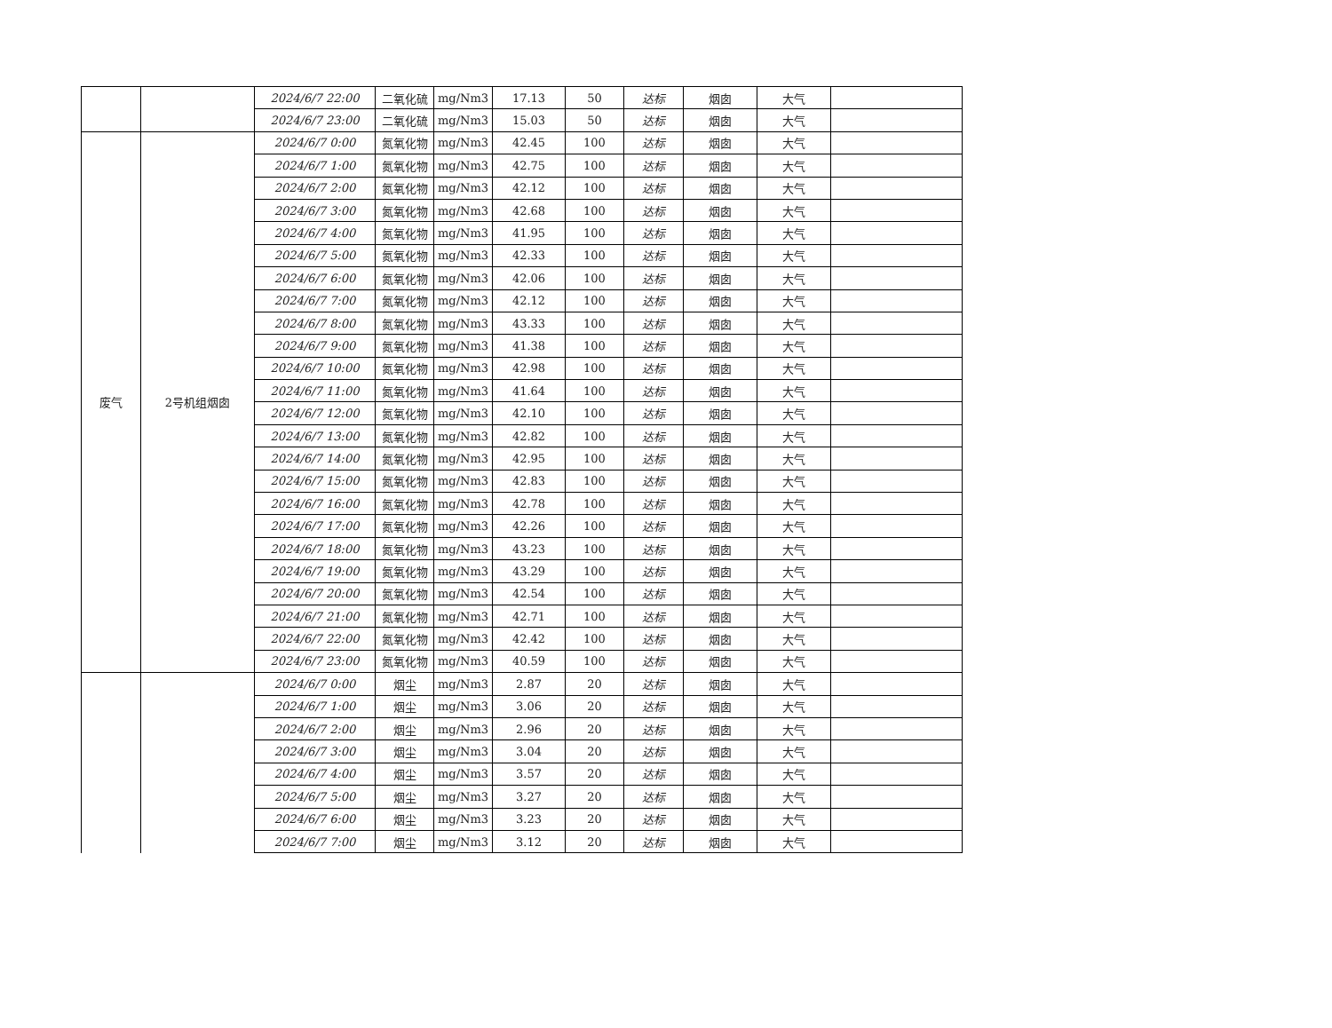| | | 2024/6/7 22:00 | 二氧化硫 | mg/Nm3 | 17.13 | 50 | 达标 | 烟囱 | 大气 | |
| | | 2024/6/7 23:00 | 二氧化硫 | mg/Nm3 | 15.03 | 50 | 达标 | 烟囱 | 大气 | |
| 废气 | 2号机组烟囱 | 2024/6/7 0:00 | 氮氧化物 | mg/Nm3 | 42.45 | 100 | 达标 | 烟囱 | 大气 | |
| | | 2024/6/7 1:00 | 氮氧化物 | mg/Nm3 | 42.75 | 100 | 达标 | 烟囱 | 大气 | |
| | | 2024/6/7 2:00 | 氮氧化物 | mg/Nm3 | 42.12 | 100 | 达标 | 烟囱 | 大气 | |
| | | 2024/6/7 3:00 | 氮氧化物 | mg/Nm3 | 42.68 | 100 | 达标 | 烟囱 | 大气 | |
| | | 2024/6/7 4:00 | 氮氧化物 | mg/Nm3 | 41.95 | 100 | 达标 | 烟囱 | 大气 | |
| | | 2024/6/7 5:00 | 氮氧化物 | mg/Nm3 | 42.33 | 100 | 达标 | 烟囱 | 大气 | |
| | | 2024/6/7 6:00 | 氮氧化物 | mg/Nm3 | 42.06 | 100 | 达标 | 烟囱 | 大气 | |
| | | 2024/6/7 7:00 | 氮氧化物 | mg/Nm3 | 42.12 | 100 | 达标 | 烟囱 | 大气 | |
| | | 2024/6/7 8:00 | 氮氧化物 | mg/Nm3 | 43.33 | 100 | 达标 | 烟囱 | 大气 | |
| | | 2024/6/7 9:00 | 氮氧化物 | mg/Nm3 | 41.38 | 100 | 达标 | 烟囱 | 大气 | |
| | | 2024/6/7 10:00 | 氮氧化物 | mg/Nm3 | 42.98 | 100 | 达标 | 烟囱 | 大气 | |
| | | 2024/6/7 11:00 | 氮氧化物 | mg/Nm3 | 41.64 | 100 | 达标 | 烟囱 | 大气 | |
| | | 2024/6/7 12:00 | 氮氧化物 | mg/Nm3 | 42.10 | 100 | 达标 | 烟囱 | 大气 | |
| | | 2024/6/7 13:00 | 氮氧化物 | mg/Nm3 | 42.82 | 100 | 达标 | 烟囱 | 大气 | |
| | | 2024/6/7 14:00 | 氮氧化物 | mg/Nm3 | 42.95 | 100 | 达标 | 烟囱 | 大气 | |
| | | 2024/6/7 15:00 | 氮氧化物 | mg/Nm3 | 42.83 | 100 | 达标 | 烟囱 | 大气 | |
| | | 2024/6/7 16:00 | 氮氧化物 | mg/Nm3 | 42.78 | 100 | 达标 | 烟囱 | 大气 | |
| | | 2024/6/7 17:00 | 氮氧化物 | mg/Nm3 | 42.26 | 100 | 达标 | 烟囱 | 大气 | |
| | | 2024/6/7 18:00 | 氮氧化物 | mg/Nm3 | 43.23 | 100 | 达标 | 烟囱 | 大气 | |
| | | 2024/6/7 19:00 | 氮氧化物 | mg/Nm3 | 43.29 | 100 | 达标 | 烟囱 | 大气 | |
| | | 2024/6/7 20:00 | 氮氧化物 | mg/Nm3 | 42.54 | 100 | 达标 | 烟囱 | 大气 | |
| | | 2024/6/7 21:00 | 氮氧化物 | mg/Nm3 | 42.71 | 100 | 达标 | 烟囱 | 大气 | |
| | | 2024/6/7 22:00 | 氮氧化物 | mg/Nm3 | 42.42 | 100 | 达标 | 烟囱 | 大气 | |
| | | 2024/6/7 23:00 | 氮氧化物 | mg/Nm3 | 40.59 | 100 | 达标 | 烟囱 | 大气 | |
| | | 2024/6/7 0:00 | 烟尘 | mg/Nm3 | 2.87 | 20 | 达标 | 烟囱 | 大气 | |
| | | 2024/6/7 1:00 | 烟尘 | mg/Nm3 | 3.06 | 20 | 达标 | 烟囱 | 大气 | |
| | | 2024/6/7 2:00 | 烟尘 | mg/Nm3 | 2.96 | 20 | 达标 | 烟囱 | 大气 | |
| | | 2024/6/7 3:00 | 烟尘 | mg/Nm3 | 3.04 | 20 | 达标 | 烟囱 | 大气 | |
| | | 2024/6/7 4:00 | 烟尘 | mg/Nm3 | 3.57 | 20 | 达标 | 烟囱 | 大气 | |
| | | 2024/6/7 5:00 | 烟尘 | mg/Nm3 | 3.27 | 20 | 达标 | 烟囱 | 大气 | |
| | | 2024/6/7 6:00 | 烟尘 | mg/Nm3 | 3.23 | 20 | 达标 | 烟囱 | 大气 | |
| | | 2024/6/7 7:00 | 烟尘 | mg/Nm3 | 3.12 | 20 | 达标 | 烟囱 | 大气 | |